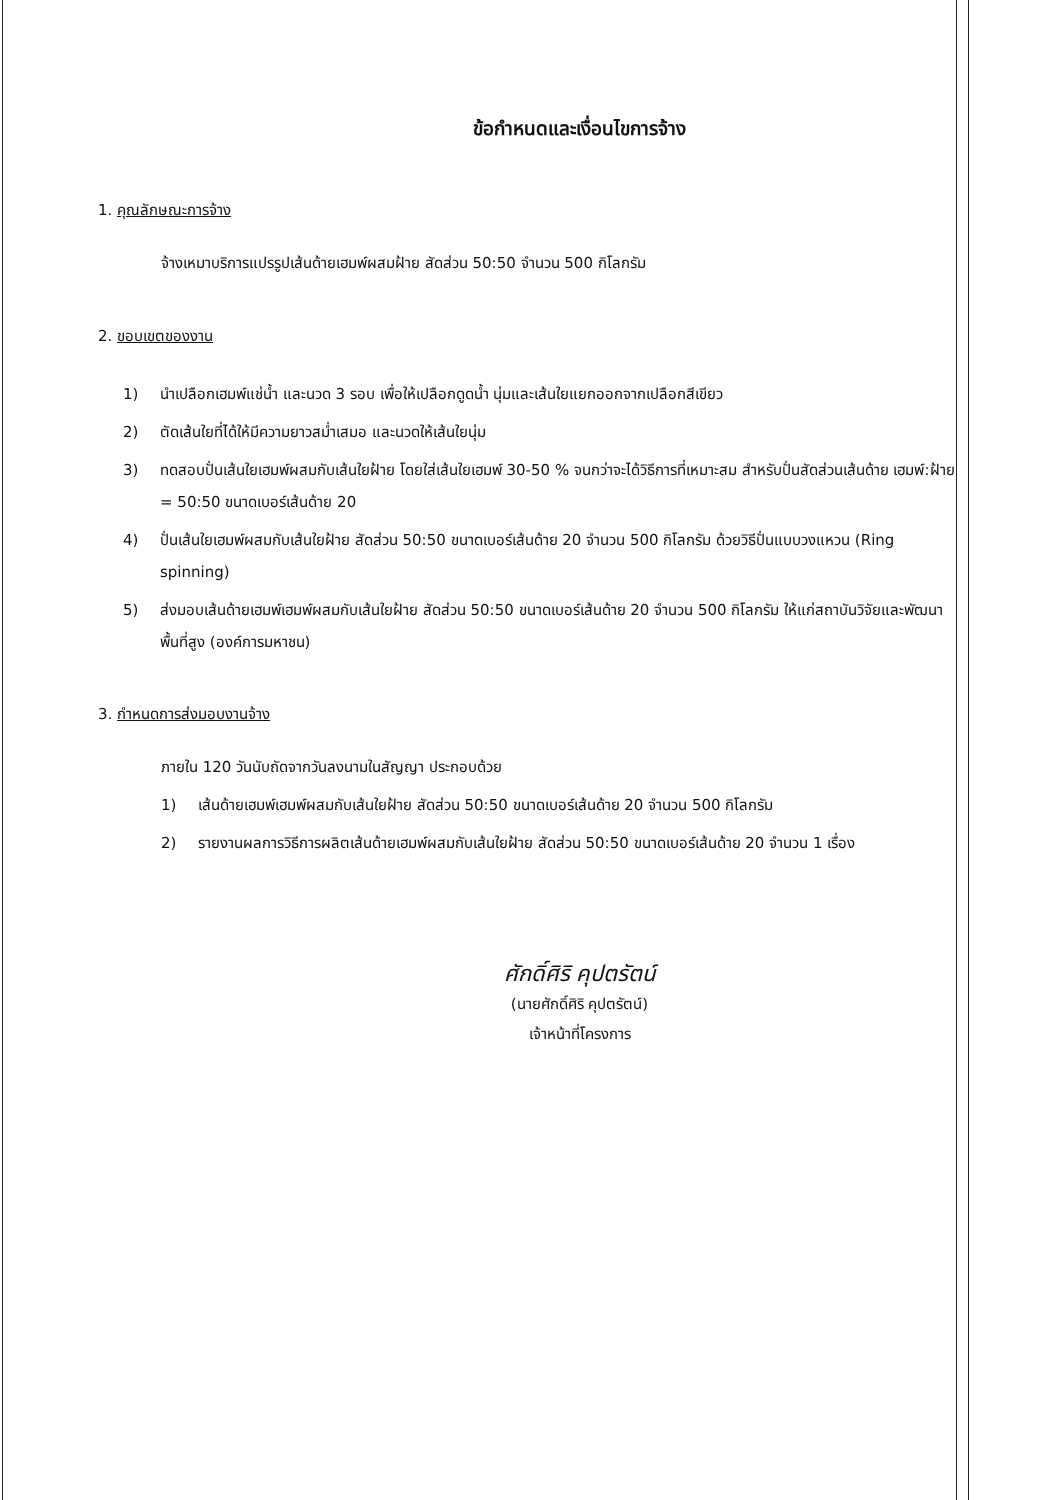ข้อกำหนดและเงื่อนไขการจ้าง
1. คุณลักษณะการจ้าง
จ้างเหมาบริการแปรรูปเส้นด้ายเฮมพ์ผสมฝ้าย สัดส่วน 50:50 จำนวน 500 กิโลกรัม
2. ขอบเขตของงาน
1) นำเปลือกเฮมพ์แช่น้ำ และนวด 3 รอบ เพื่อให้เปลือกดูดน้ำ นุ่มและเส้นใยแยกออกจากเปลือกสีเขียว
2) ตัดเส้นใยที่ได้ให้มีความยาวสม่ำเสมอ และนวดให้เส้นใยนุ่ม
3) ทดสอบปั่นเส้นใยเฮมพ์ผสมกับเส้นใยฝ้าย โดยใส่เส้นใยเฮมพ์ 30-50 % จนกว่าจะได้วิธีการที่เหมาะสม สำหรับปั่นสัดส่วนเส้นด้าย เฮมพ์:ฝ้าย = 50:50 ขนาดเบอร์เส้นด้าย 20
4) ปั่นเส้นใยเฮมพ์ผสมกับเส้นใยฝ้าย สัดส่วน 50:50 ขนาดเบอร์เส้นด้าย 20 จำนวน 500 กิโลกรัม ด้วยวิธีปั่นแบบวงแหวน (Ring spinning)
5) ส่งมอบเส้นด้ายเฮมพ์เฮมพ์ผสมกับเส้นใยฝ้าย สัดส่วน 50:50 ขนาดเบอร์เส้นด้าย 20 จำนวน 500 กิโลกรัม ให้แก่สถาบันวิจัยและพัฒนาพื้นที่สูง (องค์การมหาชน)
3. กำหนดการส่งมอบงานจ้าง
ภายใน 120 วันนับถัดจากวันลงนามในสัญญา ประกอบด้วย
1) เส้นด้ายเฮมพ์เฮมพ์ผสมกับเส้นใยฝ้าย สัดส่วน 50:50 ขนาดเบอร์เส้นด้าย 20 จำนวน 500 กิโลกรัม
2) รายงานผลการวิธีการผลิตเส้นด้ายเฮมพ์ผสมกับเส้นใยฝ้าย สัดส่วน 50:50 ขนาดเบอร์เส้นด้าย 20 จำนวน 1 เรื่อง
ศักดิ์ศิริ คุปตรัตน์
(นายศักดิ์ศิริ คุปตรัตน์)
เจ้าหน้าที่โครงการ